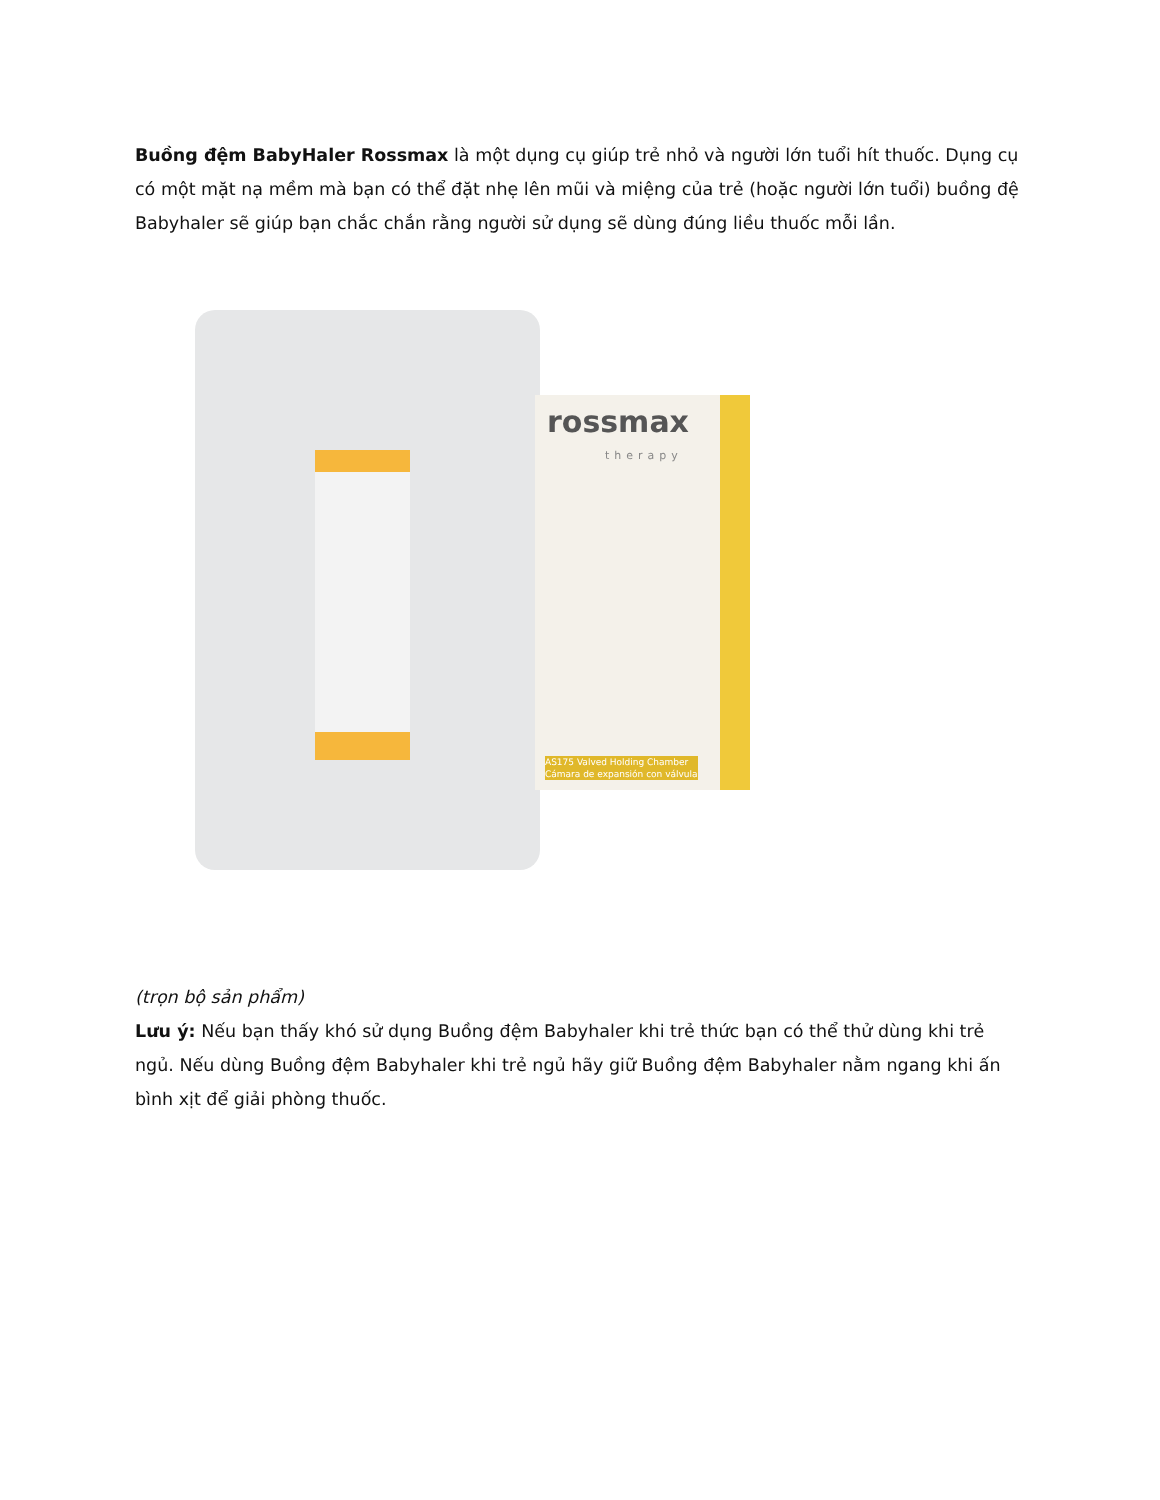Buồng đệm BabyHaler Rossmax là một dụng cụ giúp trẻ nhỏ và người lớn tuổi hít thuốc. Dụng cụ có một mặt nạ mềm mà bạn có thể đặt nhẹ lên mũi và miệng của trẻ (hoặc người lớn tuổi) buồng đệ Babyhaler sẽ giúp bạn chắc chắn rằng người sử dụng sẽ dùng đúng liều thuốc mỗi lần.
rossmax
therapy
AS175 Valved Holding Chamber
Cámara de expansión con válvula
(trọn bộ sản phẩm)
Lưu ý: Nếu bạn thấy khó sử dụng Buồng đệm Babyhaler khi trẻ thức bạn có thể thử dùng khi trẻ ngủ. Nếu dùng Buồng đệm Babyhaler khi trẻ ngủ hãy giữ Buồng đệm Babyhaler nằm ngang khi ấn bình xịt để giải phòng thuốc.